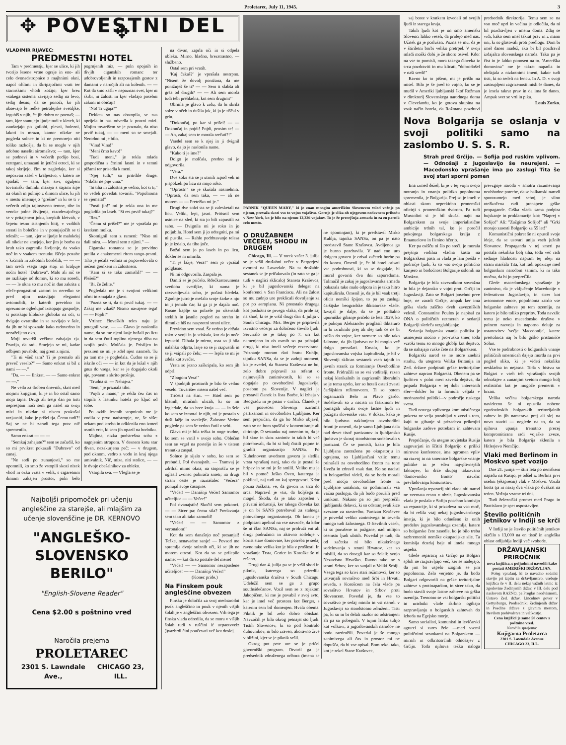Proletarec, July 11, 1945. 3
✥ POVESTNI DEL ✥
VLADIMIR RIJAVEC:
PREDMESTNI HOTEL
Tam v predmestju, kjer se ulice, ki jih tvorijo lesene vrtne ograje in eno- ali celo dvonadstropnice z majhnimi okni, napol trhlimi in škripajočimi vrati ter starinskimi vhodi zožijo; kjer brez vsakega sistema zavijajo sedaj na levo, sedaj desno, da se ponoči, ko jih obsevajo le redke petrolejske svetiljke, izgubiš v njih, če jih dobro ne poznaš; — tam, kjer stanujejo ljudje tudi v kleteh, ki zaudarjajo po gnilobi, plesni, bolezni, lakoti in mrazu, kamor nikdar ne pogleda solnce in ki ne premorejo niti toliko razkošja, da bi se moglo v njih udobno naseliti siromaštvo; — tam, kjer se podnevi in v večerih podijo bosi, raztrgani, umazani in jetični otroci, ki se takoj skrijejo, čim te zagledajo, ker si nepozvan zašel v kraljestvo, v katero ne spadaš; — tam, kjer sivi, ogulјeni tovarniški dimniki mažejo s sajami šipe na oknih in polnijo z dimom ulice, ki jih v mestu imenujejo "grešne" in ki se ti v večerih zdijo tajinstveno temne, tihe in vendar polne življenja, razodevajočega se v pritajenem joku, krepkih kletvah, v šepetu tesno stisnjenih bitij, v vzdihih strasti in bolečine in v ponujajočih se ti telesih; — tam, kjer se ljudje le malokdaj ali nikdar ne smejejo, ker jim je borba za kruh tako zagrenila življenje, da vsako noč in v vsakem trenutku iščejo pozabe v krčmah in zakotnih bordelih, — — — tam sredi vsega tega stoji in kraljuje nočni hotel "Dubrava". Malo ali nič se ne razlikuje od domov, ki so mu sosedi, — — le okna so mu noč in dan zakrita z rdeče-progastimi zastori in neredko se pred njim ustavljajo elegantni avtomobili, iz katerih previdno in oprezno se ogledujoč izstopajo gospodje, si potiskajo klobuke globoko na oči, si dvigajo ovratnike in se zavijajo v šale, da jih ne bi spoznalo kako radovedno in nezaželjeno oko.
Moji tovariši večkrat zahajajo tja. Pravijo, da radi. Smejejo se mi, kadar odbijem povabilo, naj grem z njimi.
"Ti ni všeč tam? Ti je premalo ali preveč veselo?" — Samo enkrat si bil z nami — —."
"Da. — — Enkrat. — — Samo enkrat — —."
Ne vedo za droben dnevnik, skrit med mojimi knjigami, ki je in bo ostal samo moja tajna. Drugi ali tretji dan po tisti neprespani noči sem ga našel na svoji mizi in nikdar si nisem poskušal razjasniti, kako je prišel tja. Čemu tudi?! Saj se ne bi zaradi tega prav nič spremenilo.
Samo enkrat — — —
"Semkaj zahajate?" sem se začudil, ko so mi prvikrat pokazali "Dubravo" od zunaj.
"Ne sodi po zunanjosti," so me opomnili, ko smo že vstopili skozi nizek vhod in ozka vrata v velik, s cigaretnim dimom zakajen prostor, poln belo pogrnjenih miz, — poln opojnih in divjih ciganskih romanc ter udobrovoljenih in razposajenih gostov z damami v naročjih ali na kolenih. — — Kot da smo zašli v nepoznan svet, kjer ni skrbi, ni žalosti in kjer vladajo posebni zakoni in običaji!
"No! Ti ugaja?"
Dekleta so nas obstopila, se nas oprijela in nas odvedla k prazni mizi. Mojim tovarišem se je poznalo, da niso prvič tukaj, — — meni so se smejali. Nerodno mi je bilo.
"Vina! Vina!"
"Meni črno kavo!"
"Tudi meni," je rekla mlada gospodična s črnimi lasmi in v temni pižami ter prisedla k meni.
"Njej tudi," so pritrdile druge. "Nikdar ne pije vina."
"In tiha in žalostna je vedno, kot si ti," so vedeli povedati tovariši. "Popolnoma se vjemata!"
"Pusti jih!" mi je rekla ona in me pogladila po laseh. "Si res prvič tukaj?"
"Res."
"Čemu si prišel?" me je vprašala po kratkem molku.
Skomignil sem z rameni: "Niso mi dali miru. — Moral sem z njimi." —
Ciganska romanca se je previdno prelila v enakomerni ritem tango-pesmi. Tiho je ječala violina in pripovedovala o nečem grenkem in žalostnem.
"Kam si se tako zamislil?" — — Plešeš?"
"Bi, če želite."
Pogledala me je s svojimi velikimi očmi in zmajala z glavo.
"Pozna se ti, da si prvič tukaj. — — Zakaj me vikaš? Nismo navajene tega! — — Pojdi!"
Vrtinec človeških teles naju je potegnil vase. — — Glavo je naslonila name, da so me njeni lasje božali po licu in da sem čutil toplino njenega diha na svojih prsih. Molčala je. Prisiljen in preziren se mi je zdel njen nasmeh. Tu pa tam me je pogledala. Čudno so se ji iskrile oči — — in kot da je ležal v njih gnus do vsega, kar se je dogajalo okoli nje, povsem s skrito prošnjo.
"Trudna si. — Nehajva."
"Sem," je priznala tiho.
"Pojdi z mano," je rekla čez čas in stopila k lastniku hotela po ključ od sobe.
Po ozkih lesenih stopnicah me je vodila v prvo nadstropje, ne, še više: nekam pod streho in odklenila eno izmed osmih vrat, ki sem jih opazil na hodniku.
Majhna, nizka podstrešna soba z nagnjenim stropom. V desnem kotu star divan, nezakurjena peč; — v drugem, pod oknom, vedro z vodo in kraj njega umivalnik. Nič, mize, niti stolice, — — le dvoje obešalnikov za obleko.
Vstopila sva. — Vlegla se je
Najboljši pripomoček pri učenju angleščine za starejše, ali mlajšim za učenje slovenščine je DR. KERNOVO
"ANGLEŠKO-
SLOVENSKO
BERILO"
"English-Slovene Reader"
Cena $2.00 s poštnino vred
Naročila prejema
PROLETAREC
2301 S. Lawndale Ave., CHICAGO 23, ILL.
na divan, zaprla oči in si odpela obleko. Mirno, hladno, brezstrastno, — službeno.
Ostal sem pri vratih.
'Kaj čakaš?" je vprašala nestrpno. "Nisem že dovolj ponižana, da me ponižuješ še ti? — — Sem ti slabša ali grša od drugih? — — Ali sem morda tudi tebi prehladna, kot sem drugim?"
Obrnila je glavo k zidu, da bi skrila solze v očeh in dušila jok, ki jo je tiščal v grlu.
"Dokončaj, po kar si prišel! — — Dokončaj in pojdi! Pojdi, prosim te! — — Ah, zakaj sem te morala srečati?!"
Vsedel sem se k njej in ji dvignil glavo, da jo je naslonila name.
"Kako ti je ime?"
Dolgo je molčala, predno mi je odgovorila.
"Vera."
Dve solzi sta se ji utrnili izpod vek in ji spolzeli po licu na mojo roko.
"Oprosti!" se je skušala nasmehniti. "Oprosti, da sem taka, — — ali ne morem — — Pretežko mi je."
Drugi dve solzi sta se ji zalesketali na licu. Veliki, lepi, jasni. Pritisnil sem ustnice na sled, ki sta jo bili zapustili za sabo. — Dvignila mi je roko in jo poljubila. Hotel sem ji jo odtegniti, pa mi ni pustila. — Rahlo podrhtavanje telesa jo je izdalo, da tiho joče.
Božal sem jo po laseh in po licu, dokler se ni umirila.
"Ti je lažje, Vera?" sem jo vprašal polglasno.
Ni mi odgovorila. Zaspala je.
Daniti se je pričelo. Rdečkastorumena svetloba svetiljke, ki nama je razsvetljevala sobo, je počasi bledela. Zgodnje jutro je mešalo svoje žarke z njo in ji jemalo čar, ki ga ji je dajala noč. Rosne kaplje so polzele po okenskih steklih in jasnile pogled na streho in dimnike hiš na nasprotni strani ulice.
Previdno sem vstal. Še vedno je držala roko v svoji in jo stiskala, kot da jo noče izpustiti. Dihala je mirno, usta so ji bila nalahko odprta, lasje so se ji razpustili in se ji vsipali po čelu; — — lepša se mi je zdela kot zvečer.
Vrata so jezno zaškripala, ko sem jih odprl.
"Zbogom Vera!"
V spodnjih prostorih je bilo še vedno veselo. Tovarišev nisem našel več.
Tričetrt na štiri. — Hitel sem po blatnih, mračnih ulicah, ki so mi izgledale, da so brez kraja — — in šele ko sem se izmotal iz njih, mi je postalo v duši lažje in svetlejše. Žalostne Verine poglede pa sem še vedno čutil v sebi.
Glava mi je bila težka in noge trudne, ko sem se vrnil v svojo sobo. Oblečen sem se vrgel na posteljo in še v tistem trenutku zaspal.
Solnce je sijalo v sobo, ko sem se prebudil. Pol dvanajstih. — Tramvaj je zdrdral mimo okna; na stopnišču se je oglasil zvonec pobirača smeti; na drugi strani ceste je raznašalec "Večera" ponujal svoje časopise.
"Večer! — Današnji Večer! Samomor učiteljice — — Večer!"
Pol dvanajstih! Skočil sem pokonci. — — Sicer pa: čemu sila? Predavanja sem tako ali tako zamudil!
"Večer! — — Samomor z veronalom!"
Kot da sem današnjo noč presanjal! Težke, nenavadne sanje! — Povsod me spremlja dvoje solznih oči, ki se jih ne morem otresti. Kot da so se prilepile name; — kot da so postale del mene!
"Večer! — — Samomor nezaposlene učiteljice! — — Današnji Večer!"
(Konec pride.)
Na Finskem pouk angleščine obvezen
Finska je določila za svoj mednarodni jezik angleščino in pouk v njenih višjih šolah je v angleščini obvezen. Vrh tega je finska vlada odredila, da se mora v višjih šolah tudi v ruščini ić uepaotvveiz ))vazhrdl čini poučevati več kot doslej.
PARNIK "QUEEN MARY," ki je znan mnogim ameriškim Slovencem vsled vožnje po njemu, prevaža skozi vso to vojno vojaštvo. Gornje je slika ob njegovem nedavnem prihodu v New York, ko je bilo na njemu 12,326 vojakov. To je že precejšnja armada in za en parnik celo mesto.
O DRUŽABNEM VEČERU, SHODU IN DRUGEM
Chicago, Ill. — V torek večer 3. julija se je vršil družabni večer v Bergerjevi dvorani na Lawndale. Na ta družabin sestanek se je pričakovalo (in zato se ga je tudi v naglici sklicalo) Staneta Kraševca, ki je bil jugoslovanski delegat na konferenci v San Franciscu. Ali na žalost so mu zadnjo uro preklicali dovoljenje za pot po aeroplanu. Ni preostalo drugega kot poslužiti se prvega vlaka, da pride saj na shod, ki se je vršil drugi dan 4. julija v South Chicagu. Mrs. Berger je pripravila izvrstno večerjo za določeno število ljudi. Serviralo se je takoj po 7. uri kot namenjeno in ob osmih so pa prihajali drugi, ki niso imeli večerje rezervirane. Priznanje moram dati bratu Kuhlju, tajniku SANSa, da se je zadnji moment, ko je zvedel, da Staneta Kraševca ne bo, zelo dobro pripravil za referat o najnovejših zanimivostih, ki so se dogajale po osvoboditvi Jugoslavije, posebno pa Slovenije. V naglici je prestavil članek iz lista Borbe, ki izhaja v Beogradu in je pisan v cirilici. Članek je ves posvečen Sloveniji oziroma partizanom in osvoboditvi Ljubljane. Ker sem prepričan, da ga bo Mirko objavil, zato se ne bom spuščal v komentiranje ali citiranje. O sestanku naj omenim to, da je bil skoz in skoz zanimiv in takih bi več potrebovali, da bi si bolj čistili pojme in gradili organizacijo SANSa. Po Kuhelnovem uvodnem govoru je sledila vrsta vprašanj nanj, tako da je postal že hripav in se mi je že smilil. Veliko mu je bil v pomoč Joško Oven, katerega je poklical, naj tudi on kaj spregovori. Kdor pozna Joškota, ve, da govori iz srca do srca. Napravil je vtis, da boljšega ni mogel. Škoda, da je tako zaposlen v privatni industriji, ker takega človeka kot je on bi SANS potreboval za stalnega potovalnega organizatorja. Ob koncu je podpisani apeliral na vse navzoče, da kdor še ni član SANSa, naj se pridruži eni ali drugi podružnici in aktivno sodeluje v korist stare domovine, ker potreba je sedaj ravno tako velika kot je bila v prošlosti. In vprašanje Trsta, Gorice in Koroške še ni rešeno.
Drugi dan 4. julija pa se je vršil shod in piknik, katerega so priredila jugoslovanska društva v South Chicagu. Udeležil sem se ga z grupo southsidečanov. Vozil sem se z rojakom Jakopičem, ki me je povabil v svoj avto, ker je imel več prostora kot Berger, s katerim sem bil domenjen. Hvala obema. Piknik je bil zelo dobro obiskan. Navzočih je bilo okrog petnajst sto ljudi. Tistih Slovencev, ki so pod kontrolo duhovnikov, ni bilo zraven, akoravno živé v bližini, kjer se je piknik vršil.
Okrog pot pete ure se je pričel govorniški program. Otvoril ga je predsednik združenega odbora (imena se ne spominjam), ki je predstavil Mirko Kuhlja, tajnika SANSa, on pa je nato predstavil Stane Krašovca. Avdijenca ga je burno pozdravila. V nad eno uro dolgem govoru je orisal začetek borbe pa do konca. Omenil je, če bi hotel orisati vse podrobnosti, ki so se dogajale, bi moral govoriti dva dni zaporedoma. Tolmačil je zakaj je jugoslovanska armada pokazala tako malo odpora in je tako hitro kapitulirala. Omenil je, da je bil vsak tretji oficir nemški špijon, to pa po zaslugi čaršijske beogradske diktatorske vlade. Izvajal je dalje, da se je podtalno uporniško gibanje pričelo že leta 1929, ko je pokojni Aleksander proglasil diktaturo in bi izruhnilo prej ali slej tudi če ne bi prišlo do vojne, ker razmere so bile tako žalostne, da jih ljudstvo ne bi moglo več dolgo prenašati. Kmalu, ko je jugoslovanska vojska kapitulirala, je bil v Sloveniji sklican sestanek vseh tajnih in javnih strank za formiranje Osvobodilne fronte. Pridružili so se vsi voditelji, razen nekaj klerikalnih in zagrizenih liberalnih se je temu uprlo, ker so hoteli ostati zvesti čaršijskim režimovcem. Ti so potem organizirali Belo in Plavo gardo. Sodelovali so z nacisti in fašizmom ter pomagali ubijati svoje lastne ljudi in požigati slovenske vasi. V dokaz, kako je bilo ljudstvo naklonjeno osvobodilni fronti je omenil, da je samo Ljubljana dala nad devet tisoč partizanov in ljubljansko ljudstvo je skoraj stoodstotno sodelovalo s partizani. Če se pomisli, kako je bila Ljubljana zastražena po okupatorju in ograjena, so Ljubljančani vzlic temu prinašali za osvobodilno fronto na tone živeža in zdravil vsak dan. Ko so nacisti in belogardisti videli, da se bodo morali pred močjo osvobodilne fronte iz Ljubljane umakniti, so podminirali vsa važna poslopja, da jih bodo porušili pred umikom. Nakano pa so jim preprečili ljubljanski delavci, ki so odstranjevali žice zvezane za razstrelbo. Partizan Kraševec je povedal veliko zanimivega in seveda mnogo tudi žalostnega. O številnih vaseh, ki so porušene in požgane, nad milijon osemsto ljudi ubitih. Povedal je tudi, da od začetka ni bilo nikakršnega sodelovanja s strani Hrvatov, ker so mislili, da so dosegli kar so želeli: svojo Nezavisno Hrvaško. Ravno tako ne s strani Srbov, ker so sanjali o Veliki Srbiji. Vsega tega so krivi stari režimovci, ker so ustvarjali sovraštvo med Srbi in Hrvati; seveda, s Korošcem na čelu vlade pa sovraštvo Hrvatov in Srbov proti Slovencem. Povedal je, da vse to sovraštvo je sedaj minilo in vsi narodi v Jugoslaviji so stoodstotno združeni. Tisti pa, ki so in bi delali razdor so odstranjeni ali pa so pobegnili. V tujini lahko tulijo kot volkovi, a jugoslovanskih narodov ne bodo razdružili. Povedal je še mnogo zanimivega ali čas in prostor mi ne dopušča, da bi vse opisal. Bom rekel tako, kot je rekel Stane Krašovec,
saj boste v kratkem izvedeli od svojih ljudi iz starega kraja.
Takih ljudi kot je on smo ameriški Slovenci lahko veseli, da pridejo med nas. Užitek ga je poslušati. Pozna se mu, da je v štiriletni borbi veliko pretrpel. V svoji mladi moški dobi je že skoro osivel. Kdor na vse to pomisli, mora takega človeka iz srca pozdraviti in mu klicati, "dobrodošel v naši sredi!"
Ravno ko to pišem, mi je prišlo na misel. Bilo je še pred to vojno, ko se je mudil v Ameriki ljubljanski škof Rožman v direktorij Slovenskega narodnega doma v Clevelandu, ko je gotova skupina na vsak način hotela, da Rožmana pozdravi predsednik direktorija. Temu sem se na vso moč uprl in večina je odločila, da ni bil pozdravljen v imenu doma. Zdaj se vidi, kako sem imel takrat prav in z mano oni, ki so glasovali proti predlogu. Dom bi imel danes madež, ako bi bil pozdravil izdajalca slovenskega naroda. Tako pa je čist in je lahko ponosen na to. 'Ameriška domovina" me je takrat napadla in obdajala z nizkotnimi imeni, kakor tudi tisti, ki so sedeli na fencu. In A. D. v svoji zastrupljeni zagrizenosti misli še danes, da je imela takrat prav in da ima še danes. Ampak svet se vrti in pika.
Louis Zorko.
Nova Bolgarija se oslanja v svoji politiki samo na zaslombo U. S. S. R.
Strah pred Grčijo. — Sofija pod ruskim vplivom. — Odnošaji z Jugoslavijo še neurejeni. — Macedonsko vprašanje ima po zaslugi Tita še svoj stari sporni pomen
Ena izmed dežel, ki je v tej vojni svojo notranjo in vnanjo politiko popolnoma spremenila, je Bolgarija. Prej so je imeli v oblasti skoro neprekidno pronemški oficirji s pronemškim dvorom. Pa tudi Mussolini si je bil skušal najti na Bolgarskem za svoje imperialistične ambicije trdnih tal, ko je poročil pokojnega bolgarskega kralja z Emanuelovo in Ilenino hčerjo.
Ker pa osišču ni šlo po sreči, je morala prejšnja vodilna vladna kasta na Bolgarskem pasti in vlada je lani prešla v področje ljudi, ki so vso svojo politično karijero in bodočnost Bolgarije oslonili na Moskvo.
Bolgarija je bila zaveznikom sovražna in bila je dejansko v vojni proti Grčiji in Jugoslaviji. Zato se Bolgari posebno prve boje, ne zaradi Grčije, ampak ker ima grška vlada zaščito dveh zavezniških velesil. Constantine Poulos je napisal za ONA o političnih razmerah v sedanji Bolgariji sledeča razglabljanja:
Sedanja bolgarska vnanja politika je usmerjena močno v pro-rusko smer, toda vzroki temu so mnogo globlji kot dejstvo, da se nahajajo ruske čete na Bolgarskem.
Bolgarski narod se ne more znebiti strahu, da utegneta Velika Britanija in Zed. države podpirati grške teritorijalne zahteve napram Bolgarski. Obenem pa se ljudstvo v polni meri zaveda dejstva, da pripada Bolgarija v tej dobi 'interesnih sfer—dokler bo ta formula veljala v mednarodni politiki—v področje ruskega sveta.
Tudi novega vplivnega komunističnega pokreta ne velja pozabljati v zvezi s tem, kajti to gibanje si prizadeva prikrojiti bolgarske zadeve potrebam in zahtevam Rusije.
Prepričanje, da utegne sovjetska Rusija zagovarjati in ščititi Bolgarijo o priliki mirovne konference, ima ogromen vpliv na razvoj in na smernice bolgarske vnanje politike in je eden najvplivnejših faktorjev, ki drže skupaj takozvano 'domovinsko fronto' navzlic prevladovanju komunistov.
Vprašanja reparacij niti vlada niti narod ne vzemata resno v obzir. Jugoslovanska vlada je poslala v Sofijo posebno komisijo za reparacije, ki si prizadeva na vso moč, da bi rešila vsaj nekaj jugoslovanskega imetja, ki je bilo odnešeno iz onih predelov jugoslovanskega ozemlja, katere so bolgarske čete zasedle, ko je bilo treba razbremeniti nemške okupacijske sile. Ta komisija dozdaj baje ni imela mnogo uspeha.
Glede reparacij za Grčijo pa Bolgari sploh ne razpravljajo več, ker se nadejajo, da jim bo uspelo izogniti se jim popolnoma. Zelo verjetno je, da bodo Bolgari odgovorili na grške teritorijalne zahteve s protinapadom, in sicer tako, da bodo stavili svoje lastne zahteve na grška ozemlja. Trenotno se vsi bolgarski politiki in uradniki vlade skrbno ogibajo razpravljanju o bolgarskih zahtevah do izhoda na Egejsko morje.
Samo socialisti, komunisti in levičarski agrarci si zares žele —med vsemi političnimi strankami na Bolgarskem — mirnih in odkritosrčnih odnošajev z Grčijo. Toda njihova težka naloga prevzgoje naroda v smotru razumevanja neobhodne potrebe, da se balkanski narodi sporazumejo med seboj, je silno otežkočena radi prenapete grške propagande. Grška vlada sama podpira hujskanje in proklamacije kot: "Naprej v Sofijo!" Ali: "Zažgimo Sofijo!" ali "Grki morajo zasesti Bolgarijo za 55 let!"
Komunistični pokret še ni opustil svoje ideje, da se ustvari unija vseh južnih Slovanov. Propaganda v tej smeri pa postala nekoliko bolj tiha, toda več radi sedanje hladnosti napram tej ideji na strani maršala Tita, kot radi opozicije med bolgarskim narodom samim, ki ni tako močna, da bi jo prepreČila.
Glede macedonskega vprašanje je zanimivo, da je vključenje Macedonije v federativno Jugoslavijo, in sicer kot avtonomne enote, popolnoma zatrlo vse bolgarske zahteve po tem ozemlju, za katero je bilo toliko preprlov. Toda navzlic temu je neko macedonsko društvo v polnem razvoju in naporno deluje za ustanovitev 'večje Macedonije', katere prestolnica naj bi bilo grško pristanišče Solun.
Vse te podrobnosti o bolgarskih vnanje političnih smernicah dajejo morda na prvi pogled sliko, ki je videti nekoliko neskladna in nejasna. Toda v bistvu so Bolgari v vseh teh vprašanjih svojih odnošajev z zunanjim svetom mnogo bolj realistični kot je mogoče premeriti v brzini.
Velika večina bolgarskega naroda navidezno še ni opustila nobene zgodovinskih bolgarskih teritorijalnih zahtev in jih namerava prej ali slej na novo staviti — neglede na to, da so njihova upanja trenotno precej kompromitirana radi vojaške zveze, katero je bila Bolgarija sklenila s Hitlerjevo Nemčijo.
Vlaki med Berlinom in Moskvo spet vozijo
Dne 21. junija — štiri leta po nemškem napadu na Rusijo, je odšel iz Berlina prvi osebni (ekspresni) vlak v Moskvo. Vozila bosta tja in nazaj dva vlaka po dvakrat na teden. Vožnja vzame tri dni.
Tudi železniški promet med Prago in Bratislavo je spet uspostavljen.
Število političnih jetnikov v Indiji se krči
V Indiji se je število političnih jetnikov skrčilo s 13,000 na en tisoč in angleška oblast odljublja Indiji več svobode.
DRŽAVLJANSKI PRIROČNIK
nova knjižica, s poljudnimi navodili kako postati AMERIŠKI DRŽAVLJAN.
Poleg vprašanj, ki to navadno sodniki stavijo pri izpitu za državljanstvo, vsebuje knjižica še v II. delu nekaj važnih letnic iz zgodovine Zedinjenih držav, v III. delu pod naslovom RAZNO, pa Proglas neodvisnosti, Ustavo Zed. držav, Lincolnov govor v Gettysburgu, Predsedniki Zedinjenih držav in Poedine države z glavnim mestom, številom prebivalstva in velikostjo.
Cena knjižici je samo 50 centov s poštnino vred.
Naročila sprejema:
Knjigarna Proletarca
2301 S. Lawndale Avenue
CHICAGO 23, ILL.